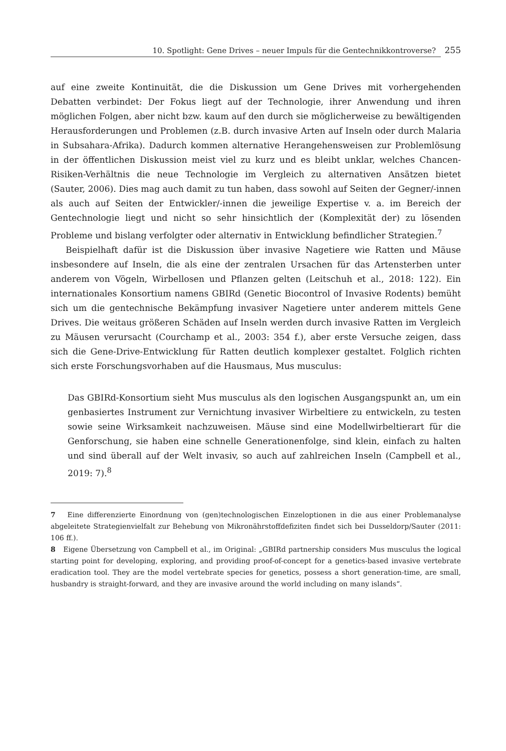10. Spotlight: Gene Drives – neuer Impuls für die Gentechnikkontroverse? 255
auf eine zweite Kontinuität, die die Diskussion um Gene Drives mit vorhergehenden Debatten verbindet: Der Fokus liegt auf der Technologie, ihrer Anwendung und ihren möglichen Folgen, aber nicht bzw. kaum auf den durch sie möglicherweise zu bewältigenden Herausforderungen und Problemen (z.B. durch invasive Arten auf Inseln oder durch Malaria in Subsahara-Afrika). Dadurch kommen alternative Herangehensweisen zur Problemlösung in der öffentlichen Diskussion meist viel zu kurz und es bleibt unklar, welches Chancen-Risiken-Verhältnis die neue Technologie im Vergleich zu alternativen Ansätzen bietet (Sauter, 2006). Dies mag auch damit zu tun haben, dass sowohl auf Seiten der Gegner/-innen als auch auf Seiten der Entwickler/-innen die jeweilige Expertise v. a. im Bereich der Gentechnologie liegt und nicht so sehr hinsichtlich der (Komplexität der) zu lösenden Probleme und bislang verfolgter oder alternativ in Entwicklung befindlicher Strategien.<sup>7</sup>
Beispielhaft dafür ist die Diskussion über invasive Nagetiere wie Ratten und Mäuse insbesondere auf Inseln, die als eine der zentralen Ursachen für das Artensterben unter anderem von Vögeln, Wirbellosen und Pflanzen gelten (Leitschuh et al., 2018: 122). Ein internationales Konsortium namens GBIRd (Genetic Biocontrol of Invasive Rodents) bemüht sich um die gentechnische Bekämpfung invasiver Nagetiere unter anderem mittels Gene Drives. Die weitaus größeren Schäden auf Inseln werden durch invasive Ratten im Vergleich zu Mäusen verursacht (Courchamp et al., 2003: 354 f.), aber erste Versuche zeigen, dass sich die Gene-Drive-Entwicklung für Ratten deutlich komplexer gestaltet. Folglich richten sich erste Forschungsvorhaben auf die Hausmaus, Mus musculus:
Das GBIRd-Konsortium sieht Mus musculus als den logischen Ausgangspunkt an, um ein genbasiertes Instrument zur Vernichtung invasiver Wirbeltiere zu entwickeln, zu testen sowie seine Wirksamkeit nachzuweisen. Mäuse sind eine Modellwirbeltierart für die Genforschung, sie haben eine schnelle Generationenfolge, sind klein, einfach zu halten und sind überall auf der Welt invasiv, so auch auf zahlreichen Inseln (Campbell et al., 2019: 7).<sup>8</sup>
7 Eine differenzierte Einordnung von (gen)technologischen Einzeloptionen in die aus einer Problemanalyse abgeleitete Strategienvielfalt zur Behebung von Mikronährstoffdefiziten findet sich bei Dusseldorp/Sauter (2011: 106 ff.).
8 Eigene Übersetzung von Campbell et al., im Original: „GBIRd partnership considers Mus musculus the logical starting point for developing, exploring, and providing proof-of-concept for a genetics-based invasive vertebrate eradication tool. They are the model vertebrate species for genetics, possess a short generation-time, are small, husbandry is straight-forward, and they are invasive around the world including on many islands“.